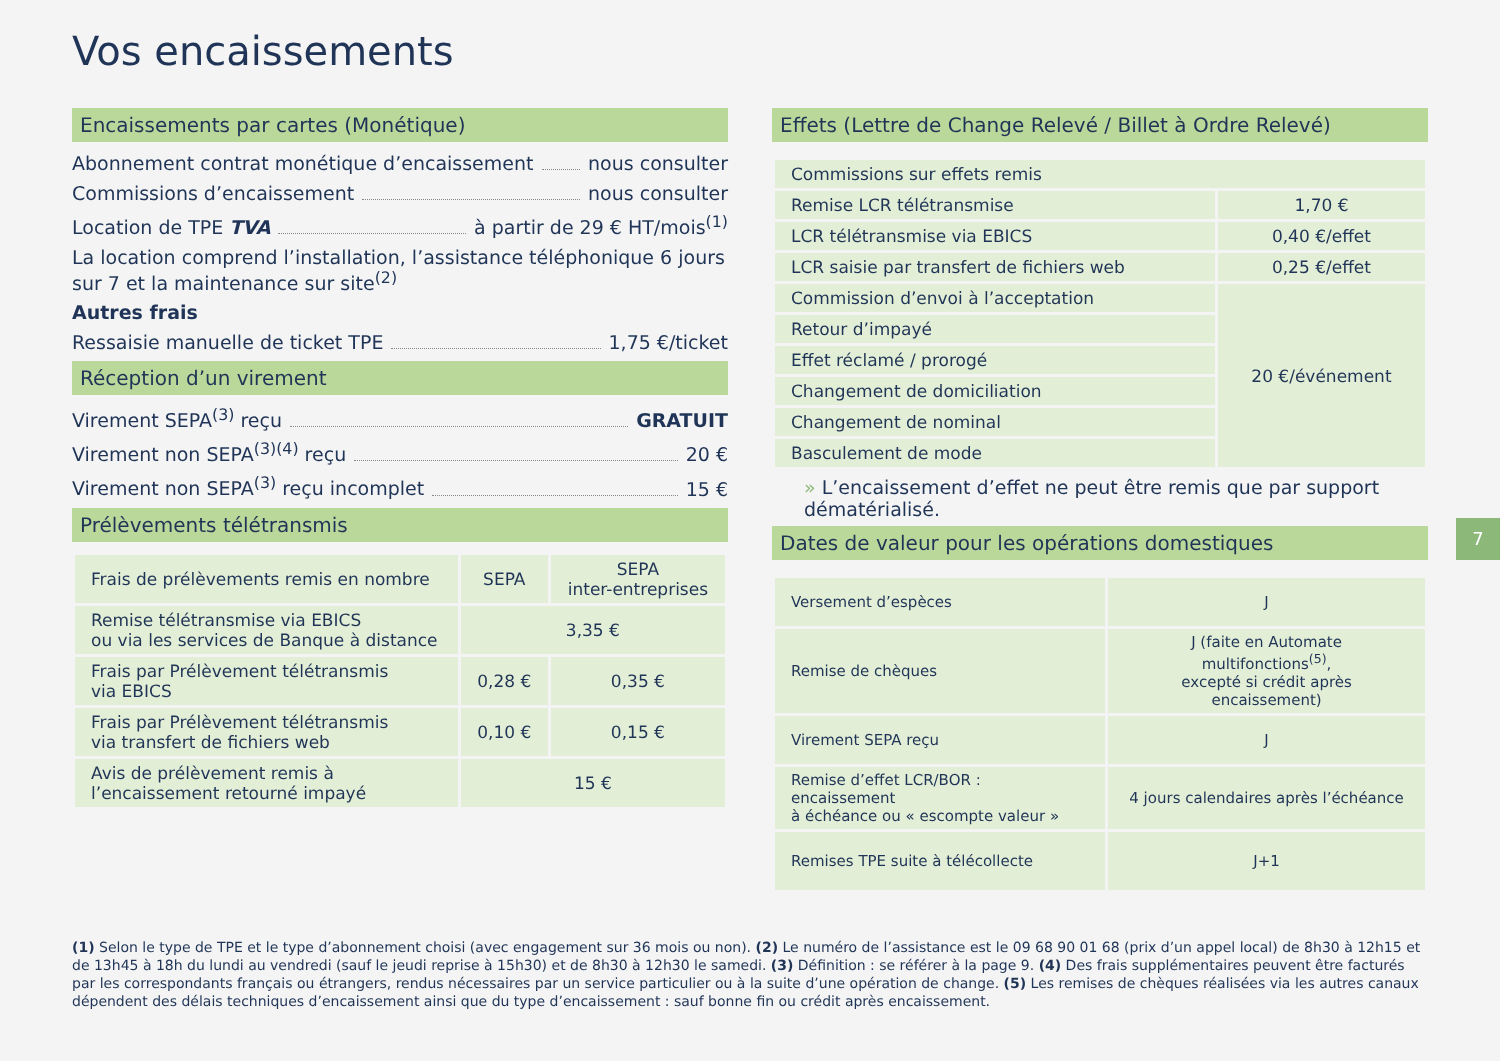Vos encaissements
Encaissements par cartes (Monétique)
Abonnement contrat monétique d’encaissement nous consulter
Commissions d’encaissement nous consulter
Location de TPE TVA à partir de 29 € HT/mois<sup>(1)</sup>
La location comprend l’installation, l’assistance téléphonique 6 jours sur 7 et la maintenance sur site<sup>(2)</sup>
Autres frais
Ressaisie manuelle de ticket TPE 1,75 €/ticket
Réception d’un virement
Virement SEPA<sup>(3)</sup> reçu GRATUIT
Virement non SEPA<sup>(3)(4)</sup> reçu 20 €
Virement non SEPA<sup>(3)</sup> reçu incomplet 15 €
Prélèvements télétransmis
| Frais de prélèvements remis en nombre | SEPA | SEPA inter-entreprises |
| --- | --- | --- |
| Remise télétransmise via EBICS ou via les services de Banque à distance | 3,35 € | |
| Frais par Prélèvement télétransmis via EBICS | 0,28 € | 0,35 € |
| Frais par Prélèvement télétransmis via transfert de fichiers web | 0,10 € | 0,15 € |
| Avis de prélèvement remis à l’encaissement retourné impayé | 15 € | |
Effets (Lettre de Change Relevé / Billet à Ordre Relevé)
| Commissions sur effets remis | |
| Remise LCR télétransmise | 1,70 € |
| LCR télétransmise via EBICS | 0,40 €/effet |
| LCR saisie par transfert de fichiers web | 0,25 €/effet |
| Commission d’envoi à l’acceptation | 20 €/événement |
| Retour d’impayé | |
| Effet réclamé / prorogé | |
| Changement de domiciliation | |
| Changement de nominal | |
| Basculement de mode | |
» L’encaissement d’effet ne peut être remis que par support dématérialisé.
Dates de valeur pour les opérations domestiques
| Versement d’espèces | J |
| Remise de chèques | J (faite en Automate multifonctions<sup>(5)</sup>, excepté si crédit après encaissement) |
| Virement SEPA reçu | J |
| Remise d’effet LCR/BOR : encaissement à échéance ou « escompte valeur » | 4 jours calendaires après l’échéance |
| Remises TPE suite à télécollecte | J+1 |
7
(1) Selon le type de TPE et le type d’abonnement choisi (avec engagement sur 36 mois ou non). (2) Le numéro de l’assistance est le 09 68 90 01 68 (prix d’un appel local) de 8h30 à 12h15 et de 13h45 à 18h du lundi au vendredi (sauf le jeudi reprise à 15h30) et de 8h30 à 12h30 le samedi. (3) Définition : se référer à la page 9. (4) Des frais supplémentaires peuvent être facturés par les correspondants français ou étrangers, rendus nécessaires par un service particulier ou à la suite d’une opération de change. (5) Les remises de chèques réalisées via les autres canaux dépendent des délais techniques d’encaissement ainsi que du type d’encaissement : sauf bonne fin ou crédit après encaissement.